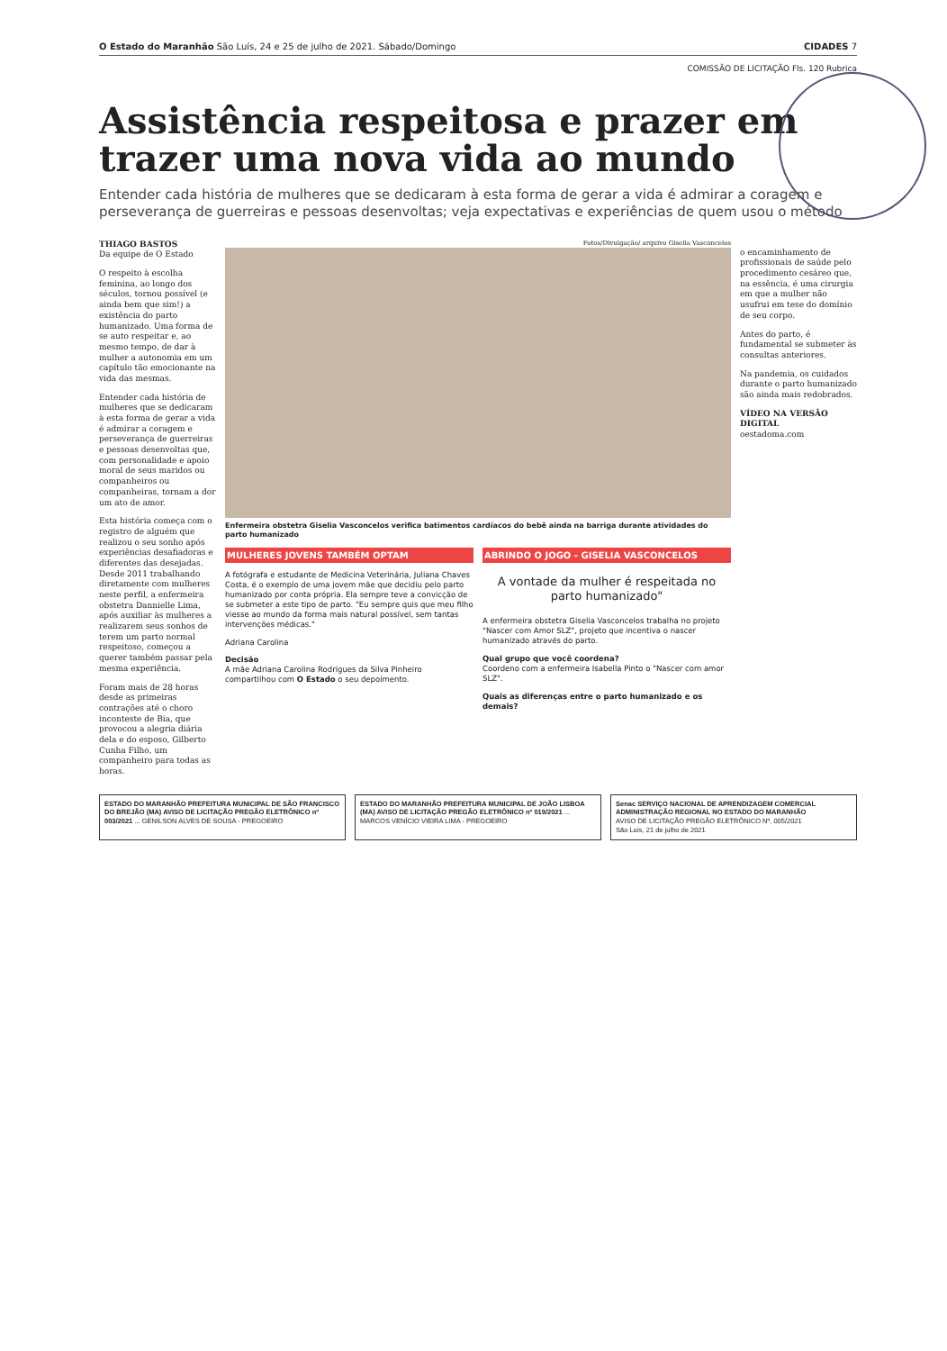O Estado do Maranhão São Luís, 24 e 25 de julho de 2021. Sábado/Domingo CIDADES 7
COMISSÃO DE LICITAÇÃO Fls. 120 Rubrica
Assistência respeitosa e prazer em trazer uma nova vida ao mundo
Entender cada história de mulheres que se dedicaram à esta forma de gerar a vida é admirar a coragem e perseverança de guerreiras e pessoas desenvoltas; veja expectativas e experiências de quem usou o método
THIAGO BASTOS
Da equipe de O Estado
O respeito à escolha feminina, ao longo dos séculos, tornou possível (e ainda bem que sim!) a existência do parto humanizado. Uma forma de se auto respeitar e, ao mesmo tempo, de dar à mulher a autonomia em um capítulo tão emocionante na vida das mesmas.
Entender cada história de mulheres que se dedicaram à esta forma de gerar a vida é admirar a coragem e perseverança de guerreiras e pessoas desenvoltas que, com personalidade e apoio moral de seus maridos ou companheiros ou companheiras, tornam a dor um ato de amor.
Esta história começa com o registro de alguém que realizou o seu sonho após experiências desafiadoras e diferentes das desejadas. Desde 2011 trabalhando diretamente com mulheres neste perfil, a enfermeira obstetra Dannielle Lima, após auxiliar às mulheres a realizarem seus sonhos de terem um parto normal respeitoso, começou a querer também passar pela mesma experiência.
Foram mais de 28 horas desde as primeiras contrações até o choro inconteste de Bia, que provocou a alegria diária dela e do esposo, Gilberto Cunha Filho, um companheiro para todas as horas.
Fotos/Divulgação/ arquivo Giselia Vasconcelos
Enfermeira obstetra Giselia Vasconcelos verifica batimentos cardíacos do bebê ainda na barriga durante atividades do parto humanizado
MULHERES JOVENS TAMBÉM OPTAM
A fotógrafa e estudante de Medicina Veterinária, Juliana Chaves Costa, é o exemplo de uma jovem mãe que decidiu pelo parto humanizado por conta própria. Ela sempre teve a convicção de se submeter a este tipo de parto. "Eu sempre quis que meu filho viesse ao mundo da forma mais natural possível, sem tantas intervenções médicas."
Adriana Carolina
Decisão
A mãe Adriana Carolina Rodrigues da Silva Pinheiro compartilhou com O Estado o seu depoimento.
ABRINDO O JOGO - GISELIA VASCONCELOS
A vontade da mulher é respeitada no parto humanizado"
A enfermeira obstetra Giselia Vasconcelos trabalha no projeto "Nascer com Amor SLZ", projeto que incentiva o nascer humanizado através do parto.
Qual grupo que você coordena?
Coordeno com a enfermeira Isabella Pinto o "Nascer com amor SLZ".
Quais as diferenças entre o parto humanizado e os demais?
o encaminhamento de profissionais de saúde pelo procedimento cesáreo que, na essência, é uma cirurgia em que a mulher não usufrui em tese do domínio de seu corpo.
Antes do parto, é fundamental se submeter às consultas anteriores.
Na pandemia, os cuidados durante o parto humanizado são ainda mais redobrados.
VÍDEO NA VERSÃO DIGITAL
oestadoma.com
ESTADO DO MARANHÃO PREFEITURA MUNICIPAL DE SÃO FRANCISCO DO BREJÃO (MA) AVISO DE LICITAÇÃO PREGÃO ELETRÔNICO nº 003/2021 ... GENILSON ALVES DE SOUSA - PREGOEIRO
ESTADO DO MARANHÃO PREFEITURA MUNICIPAL DE JOÃO LISBOA (MA) AVISO DE LICITAÇÃO PREGÃO ELETRÔNICO nº 019/2021 ... MARCOS VENÍCIO VIEIRA LIMA - PREGOEIRO
Senac SERVIÇO NACIONAL DE APRENDIZAGEM COMERCIAL ADMINISTRAÇÃO REGIONAL NO ESTADO DO MARANHÃO
AVISO DE LICITAÇÃO PREGÃO ELETRÔNICO Nº. 005/2021
São Luís, 21 de julho de 2021